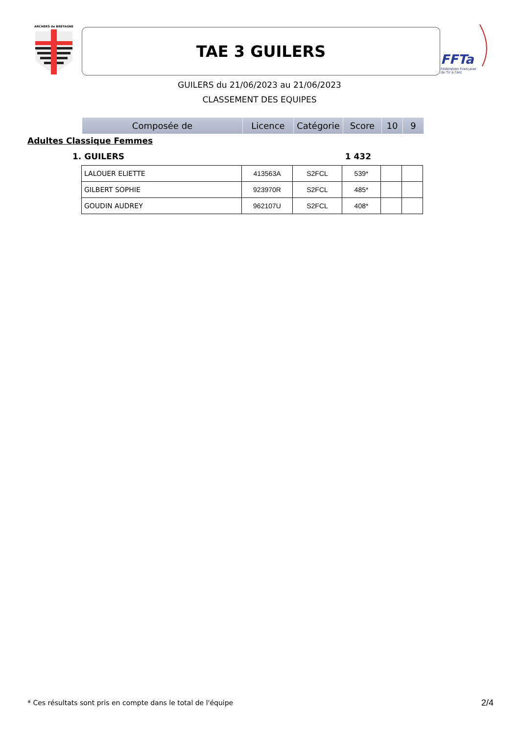ARCHERS de BRETAGNE
FFTa
Fédération Française
de Tir à l'Arc
TAE 3 GUILERS
GUILERS du 21/06/2023 au 21/06/2023
CLASSEMENT DES EQUIPES
| Composée de | Licence | Catégorie | Score | 10 | 9 |
| --- | --- | --- | --- | --- | --- |
Adultes Classique Femmes
1. GUILERS 1 432
| LALOUER ELIETTE | 413563A | S2FCL | 539* | | |
| GILBERT SOPHIE | 923970R | S2FCL | 485* | | |
| GOUDIN AUDREY | 962107U | S2FCL | 408* | | |
* Ces résultats sont pris en compte dans le total de l'équipe
2/4